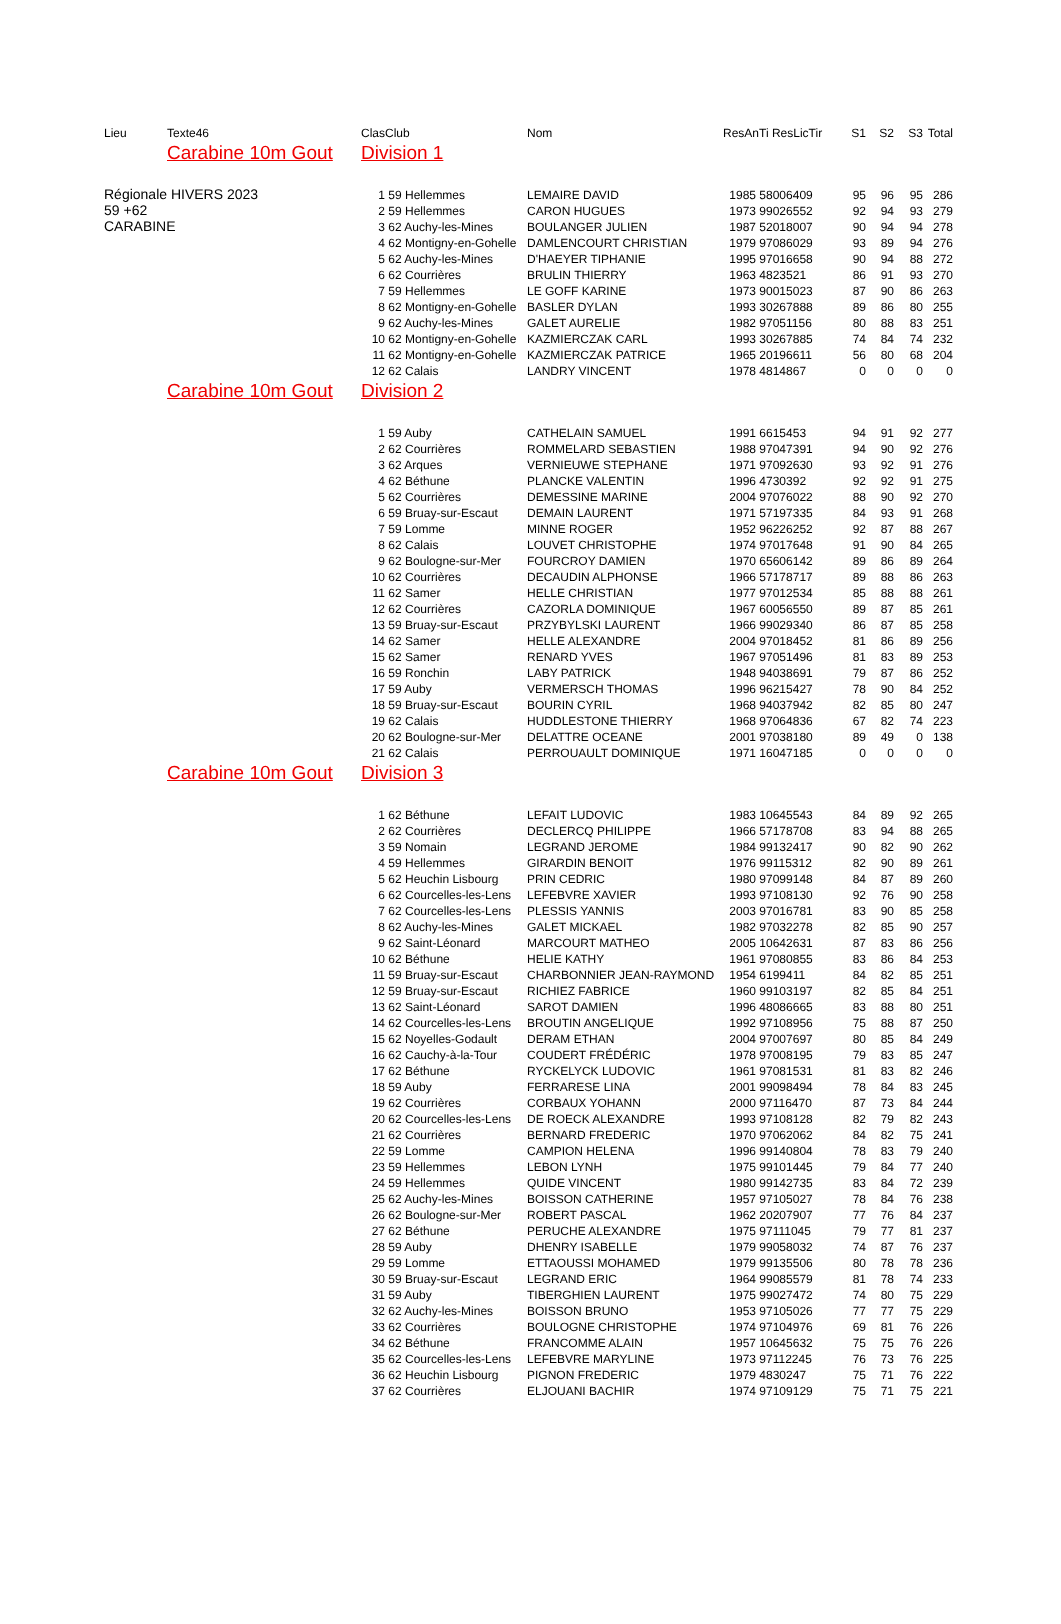| Lieu | Texte46 | Clas | Club | Nom | ResAnTi ResLicTir | | S1 | S2 | S3 | Total |
| --- | --- | --- | --- | --- | --- | --- | --- | --- | --- | --- |
| | Carabine 10m Gout | Division 1 | | | | | | | | |
| Régionale HIVERS 2023 | | 1 | 59 Hellemmes | LEMAIRE DAVID | 1985 | 58006409 | 95 | 96 | 95 | 286 |
| 59 +62 | | 2 | 59 Hellemmes | CARON HUGUES | 1973 | 99026552 | 92 | 94 | 93 | 279 |
| CARABINE | | 3 | 62 Auchy-les-Mines | BOULANGER JULIEN | 1987 | 52018007 | 90 | 94 | 94 | 278 |
| | | 4 | 62 Montigny-en-Gohelle | DAMLENCOURT CHRISTIAN | 1979 | 97086029 | 93 | 89 | 94 | 276 |
| | | 5 | 62 Auchy-les-Mines | D'HAEYER TIPHANIE | 1995 | 97016658 | 90 | 94 | 88 | 272 |
| | | 6 | 62 Courrières | BRULIN THIERRY | 1963 | 4823521 | 86 | 91 | 93 | 270 |
| | | 7 | 59 Hellemmes | LE GOFF KARINE | 1973 | 90015023 | 87 | 90 | 86 | 263 |
| | | 8 | 62 Montigny-en-Gohelle | BASLER DYLAN | 1993 | 30267888 | 89 | 86 | 80 | 255 |
| | | 9 | 62 Auchy-les-Mines | GALET AURELIE | 1982 | 97051156 | 80 | 88 | 83 | 251 |
| | | 10 | 62 Montigny-en-Gohelle | KAZMIERCZAK CARL | 1993 | 30267885 | 74 | 84 | 74 | 232 |
| | | 11 | 62 Montigny-en-Gohelle | KAZMIERCZAK PATRICE | 1965 | 20196611 | 56 | 80 | 68 | 204 |
| | | 12 | 62 Calais | LANDRY VINCENT | 1978 | 4814867 | 0 | 0 | 0 | 0 |
| | Carabine 10m Gout | Division 2 | | | | | | | | |
| | | 1 | 59 Auby | CATHELAIN SAMUEL | 1991 | 6615453 | 94 | 91 | 92 | 277 |
| | | 2 | 62 Courrières | ROMMELARD SEBASTIEN | 1988 | 97047391 | 94 | 90 | 92 | 276 |
| | | 3 | 62 Arques | VERNIEUWE STEPHANE | 1971 | 97092630 | 93 | 92 | 91 | 276 |
| | | 4 | 62 Béthune | PLANCKE VALENTIN | 1996 | 4730392 | 92 | 92 | 91 | 275 |
| | | 5 | 62 Courrières | DEMESSINE MARINE | 2004 | 97076022 | 88 | 90 | 92 | 270 |
| | | 6 | 59 Bruay-sur-Escaut | DEMAIN LAURENT | 1971 | 57197335 | 84 | 93 | 91 | 268 |
| | | 7 | 59 Lomme | MINNE ROGER | 1952 | 96226252 | 92 | 87 | 88 | 267 |
| | | 8 | 62 Calais | LOUVET CHRISTOPHE | 1974 | 97017648 | 91 | 90 | 84 | 265 |
| | | 9 | 62 Boulogne-sur-Mer | FOURCROY DAMIEN | 1970 | 65606142 | 89 | 86 | 89 | 264 |
| | | 10 | 62 Courrières | DECAUDIN ALPHONSE | 1966 | 57178717 | 89 | 88 | 86 | 263 |
| | | 11 | 62 Samer | HELLE CHRISTIAN | 1977 | 97012534 | 85 | 88 | 88 | 261 |
| | | 12 | 62 Courrières | CAZORLA DOMINIQUE | 1967 | 60056550 | 89 | 87 | 85 | 261 |
| | | 13 | 59 Bruay-sur-Escaut | PRZYBYLSKI LAURENT | 1966 | 99029340 | 86 | 87 | 85 | 258 |
| | | 14 | 62 Samer | HELLE ALEXANDRE | 2004 | 97018452 | 81 | 86 | 89 | 256 |
| | | 15 | 62 Samer | RENARD YVES | 1967 | 97051496 | 81 | 83 | 89 | 253 |
| | | 16 | 59 Ronchin | LABY PATRICK | 1948 | 94038691 | 79 | 87 | 86 | 252 |
| | | 17 | 59 Auby | VERMERSCH THOMAS | 1996 | 96215427 | 78 | 90 | 84 | 252 |
| | | 18 | 59 Bruay-sur-Escaut | BOURIN CYRIL | 1968 | 94037942 | 82 | 85 | 80 | 247 |
| | | 19 | 62 Calais | HUDDLESTONE THIERRY | 1968 | 97064836 | 67 | 82 | 74 | 223 |
| | | 20 | 62 Boulogne-sur-Mer | DELATTRE OCEANE | 2001 | 97038180 | 89 | 49 | 0 | 138 |
| | | 21 | 62 Calais | PERROUAULT DOMINIQUE | 1971 | 16047185 | 0 | 0 | 0 | 0 |
| | Carabine 10m Gout | Division 3 | | | | | | | | |
| | | 1 | 62 Béthune | LEFAIT LUDOVIC | 1983 | 10645543 | 84 | 89 | 92 | 265 |
| | | 2 | 62 Courrières | DECLERCQ PHILIPPE | 1966 | 57178708 | 83 | 94 | 88 | 265 |
| | | 3 | 59 Nomain | LEGRAND JEROME | 1984 | 99132417 | 90 | 82 | 90 | 262 |
| | | 4 | 59 Hellemmes | GIRARDIN BENOIT | 1976 | 99115312 | 82 | 90 | 89 | 261 |
| | | 5 | 62 Heuchin Lisbourg | PRIN CEDRIC | 1980 | 97099148 | 84 | 87 | 89 | 260 |
| | | 6 | 62 Courcelles-les-Lens | LEFEBVRE XAVIER | 1993 | 97108130 | 92 | 76 | 90 | 258 |
| | | 7 | 62 Courcelles-les-Lens | PLESSIS YANNIS | 2003 | 97016781 | 83 | 90 | 85 | 258 |
| | | 8 | 62 Auchy-les-Mines | GALET MICKAEL | 1982 | 97032278 | 82 | 85 | 90 | 257 |
| | | 9 | 62 Saint-Léonard | MARCOURT MATHEO | 2005 | 10642631 | 87 | 83 | 86 | 256 |
| | | 10 | 62 Béthune | HELIE KATHY | 1961 | 97080855 | 83 | 86 | 84 | 253 |
| | | 11 | 59 Bruay-sur-Escaut | CHARBONNIER JEAN-RAYMOND | 1954 | 6199411 | 84 | 82 | 85 | 251 |
| | | 12 | 59 Bruay-sur-Escaut | RICHIEZ FABRICE | 1960 | 99103197 | 82 | 85 | 84 | 251 |
| | | 13 | 62 Saint-Léonard | SAROT DAMIEN | 1996 | 48086665 | 83 | 88 | 80 | 251 |
| | | 14 | 62 Courcelles-les-Lens | BROUTIN ANGELIQUE | 1992 | 97108956 | 75 | 88 | 87 | 250 |
| | | 15 | 62 Noyelles-Godault | DERAM ETHAN | 2004 | 97007697 | 80 | 85 | 84 | 249 |
| | | 16 | 62 Cauchy-à-la-Tour | COUDERT FRÉDÉRIC | 1978 | 97008195 | 79 | 83 | 85 | 247 |
| | | 17 | 62 Béthune | RYCKELYCK LUDOVIC | 1961 | 97081531 | 81 | 83 | 82 | 246 |
| | | 18 | 59 Auby | FERRARESE LINA | 2001 | 99098494 | 78 | 84 | 83 | 245 |
| | | 19 | 62 Courrières | CORBAUX YOHANN | 2000 | 97116470 | 87 | 73 | 84 | 244 |
| | | 20 | 62 Courcelles-les-Lens | DE ROECK ALEXANDRE | 1993 | 97108128 | 82 | 79 | 82 | 243 |
| | | 21 | 62 Courrières | BERNARD FREDERIC | 1970 | 97062062 | 84 | 82 | 75 | 241 |
| | | 22 | 59 Lomme | CAMPION HELENA | 1996 | 99140804 | 78 | 83 | 79 | 240 |
| | | 23 | 59 Hellemmes | LEBON LYNH | 1975 | 99101445 | 79 | 84 | 77 | 240 |
| | | 24 | 59 Hellemmes | QUIDE VINCENT | 1980 | 99142735 | 83 | 84 | 72 | 239 |
| | | 25 | 62 Auchy-les-Mines | BOISSON CATHERINE | 1957 | 97105027 | 78 | 84 | 76 | 238 |
| | | 26 | 62 Boulogne-sur-Mer | ROBERT PASCAL | 1962 | 20207907 | 77 | 76 | 84 | 237 |
| | | 27 | 62 Béthune | PERUCHE ALEXANDRE | 1975 | 97111045 | 79 | 77 | 81 | 237 |
| | | 28 | 59 Auby | DHENRY ISABELLE | 1979 | 99058032 | 74 | 87 | 76 | 237 |
| | | 29 | 59 Lomme | ETTAOUSSI MOHAMED | 1979 | 99135506 | 80 | 78 | 78 | 236 |
| | | 30 | 59 Bruay-sur-Escaut | LEGRAND ERIC | 1964 | 99085579 | 81 | 78 | 74 | 233 |
| | | 31 | 59 Auby | TIBERGHIEN LAURENT | 1975 | 99027472 | 74 | 80 | 75 | 229 |
| | | 32 | 62 Auchy-les-Mines | BOISSON BRUNO | 1953 | 97105026 | 77 | 77 | 75 | 229 |
| | | 33 | 62 Courrières | BOULOGNE CHRISTOPHE | 1974 | 97104976 | 69 | 81 | 76 | 226 |
| | | 34 | 62 Béthune | FRANCOMME ALAIN | 1957 | 10645632 | 75 | 75 | 76 | 226 |
| | | 35 | 62 Courcelles-les-Lens | LEFEBVRE MARYLINE | 1973 | 97112245 | 76 | 73 | 76 | 225 |
| | | 36 | 62 Heuchin Lisbourg | PIGNON FREDERIC | 1979 | 4830247 | 75 | 71 | 76 | 222 |
| | | 37 | 62 Courrières | ELJOUANI BACHIR | 1974 | 97109129 | 75 | 71 | 75 | 221 |